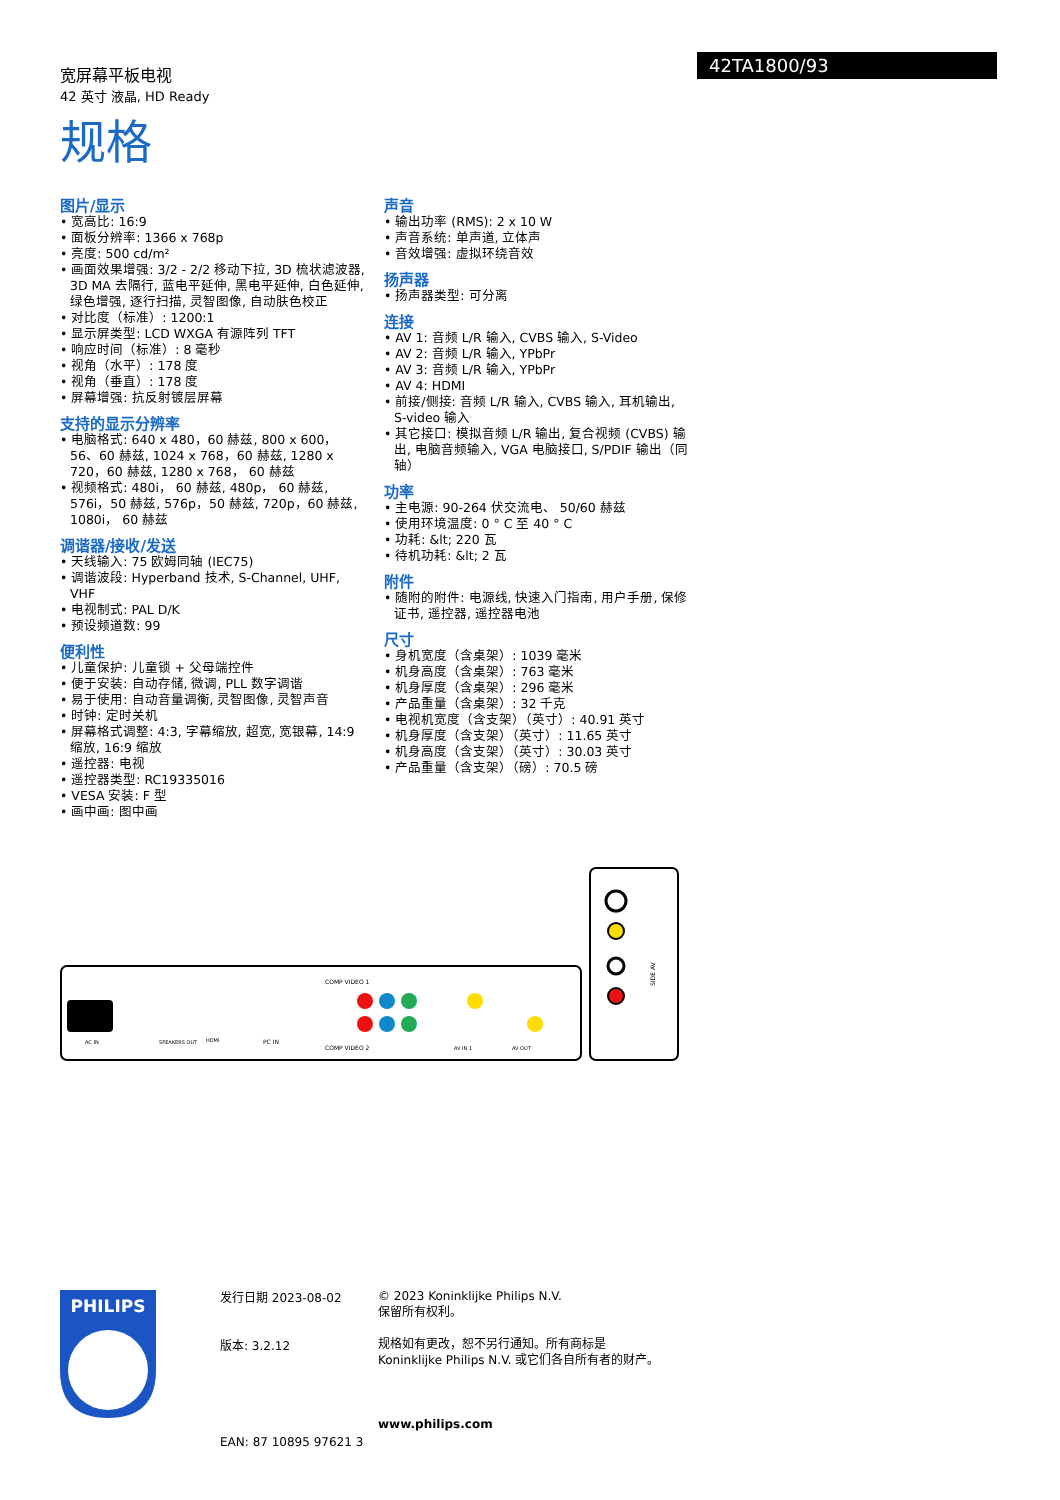宽屏幕平板电视
42 英寸 液晶, HD Ready
42TA1800/93
规格
图片/显示
• 宽高比: 16:9
• 面板分辨率: 1366 x 768p
• 亮度: 500 cd/m²
• 画面效果增强: 3/2 - 2/2 移动下拉, 3D 梳状滤波器, 3D MA 去隔行, 蓝电平延伸, 黑电平延伸, 白色延伸, 绿色增强, 逐行扫描, 灵智图像, 自动肤色校正
• 对比度（标准）: 1200:1
• 显示屏类型: LCD WXGA 有源阵列 TFT
• 响应时间（标准）: 8 毫秒
• 视角（水平）: 178 度
• 视角（垂直）: 178 度
• 屏幕增强: 抗反射镀层屏幕
支持的显示分辨率
• 电脑格式: 640 x 480，60 赫兹, 800 x 600，56、60 赫兹, 1024 x 768，60 赫兹, 1280 x 720，60 赫兹, 1280 x 768， 60 赫兹
• 视频格式: 480i， 60 赫兹, 480p， 60 赫兹, 576i，50 赫兹, 576p，50 赫兹, 720p，60 赫兹, 1080i， 60 赫兹
调谐器/接收/发送
• 天线输入: 75 欧姆同轴 (IEC75)
• 调谐波段: Hyperband 技术, S-Channel, UHF, VHF
• 电视制式: PAL D/K
• 预设频道数: 99
便利性
• 儿童保护: 儿童锁 + 父母端控件
• 便于安装: 自动存储, 微调, PLL 数字调谐
• 易于使用: 自动音量调衡, 灵智图像, 灵智声音
• 时钟: 定时关机
• 屏幕格式调整: 4:3, 字幕缩放, 超宽, 宽银幕, 14:9 缩放, 16:9 缩放
• 遥控器: 电视
• 遥控器类型: RC19335016
• VESA 安装: F 型
• 画中画: 图中画
声音
• 输出功率 (RMS): 2 x 10 W
• 声音系统: 单声道, 立体声
• 音效增强: 虚拟环绕音效
扬声器
• 扬声器类型: 可分离
连接
• AV 1: 音频 L/R 输入, CVBS 输入, S-Video
• AV 2: 音频 L/R 输入, YPbPr
• AV 3: 音频 L/R 输入, YPbPr
• AV 4: HDMI
• 前接/侧接: 音频 L/R 输入, CVBS 输入, 耳机输出, S-video 输入
• 其它接口: 模拟音频 L/R 输出, 复合视频 (CVBS) 输出, 电脑音频输入, VGA 电脑接口, S/PDIF 输出（同轴）
功率
• 主电源: 90-264 伏交流电、 50/60 赫兹
• 使用环境温度: 0 ° C 至 40 ° C
• 功耗: &lt; 220 瓦
• 待机功耗: &lt; 2 瓦
附件
• 随附的附件: 电源线, 快速入门指南, 用户手册, 保修证书, 遥控器, 遥控器电池
尺寸
• 身机宽度（含桌架）: 1039 毫米
• 机身高度（含桌架）: 763 毫米
• 机身厚度（含桌架）: 296 毫米
• 产品重量（含桌架）: 32 千克
• 电视机宽度（含支架）（英寸）: 40.91 英寸
• 机身厚度（含支架）（英寸）: 11.65 英寸
• 机身高度（含支架）（英寸）: 30.03 英寸
• 产品重量（含支架）（磅）: 70.5 磅
AC IN
SPEAKERS OUT
HDMI
PC IN
COMP VIDEO 1
COMP VIDEO 2
AV IN 1
AV OUT
SIDE AV
PHILIPS
发行日期 2023-08-02
版本: 3.2.12
EAN: 87 10895 97621 3
© 2023 Koninklijke Philips N.V.
保留所有权利。
规格如有更改，恕不另行通知。所有商标是
Koninklijke Philips N.V. 或它们各自所有者的财产。
www.philips.com